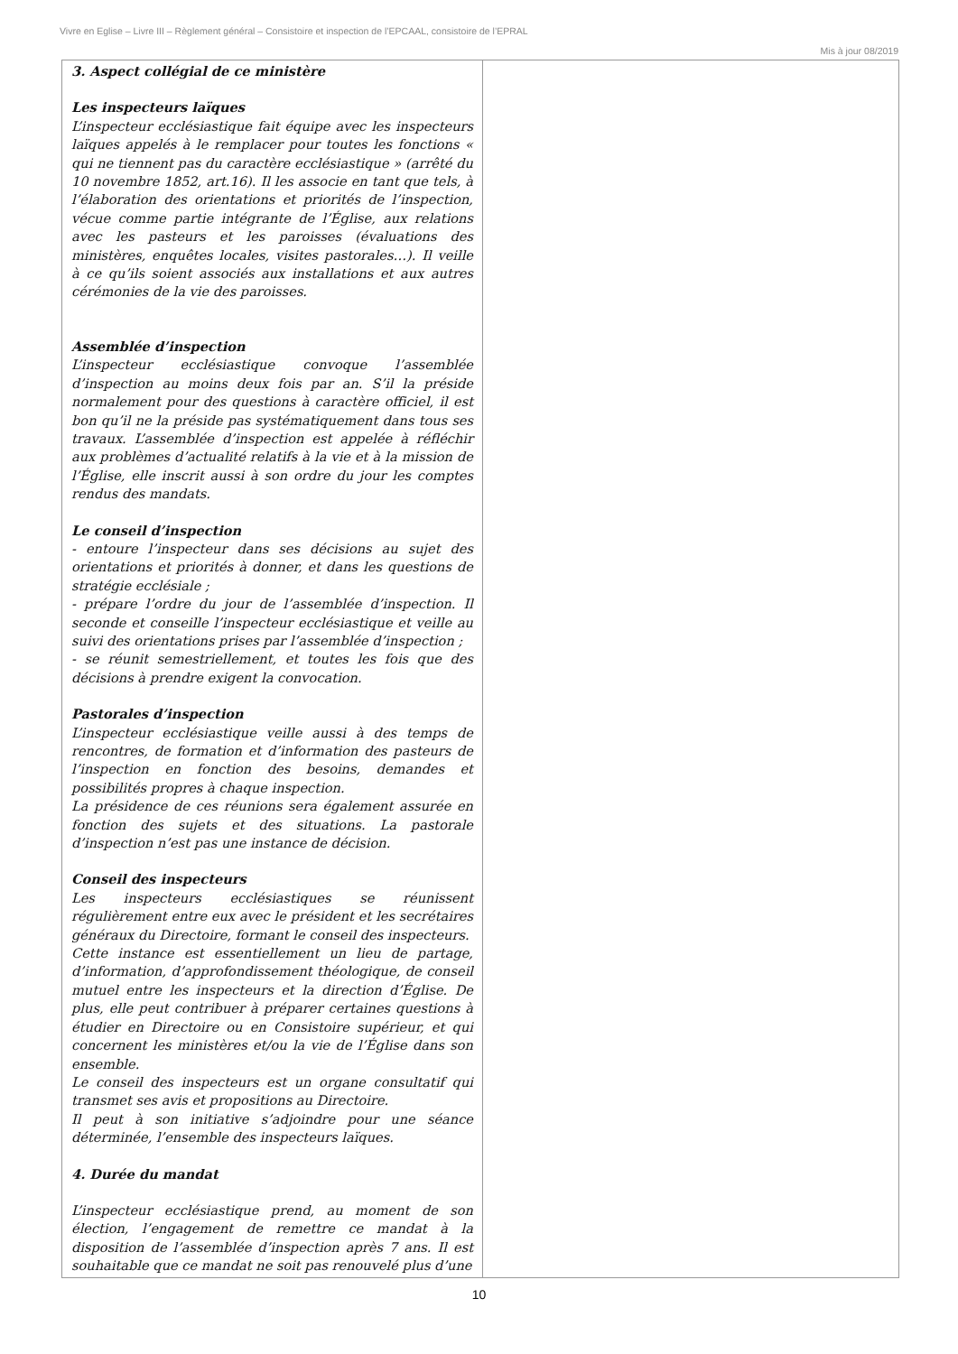Vivre en Eglise – Livre III – Règlement général – Consistoire et inspection de l’EPCAAL, consistoire de l’EPRAL
Mis à jour 08/2019
| 3. Aspect collégial de ce ministère Les inspecteurs laïques L’inspecteur ecclésiastique fait équipe avec les inspecteurs laïques appelés à le remplacer pour toutes les fonctions « qui ne tiennent pas du caractère ecclésiastique » (arrêté du 10 novembre 1852, art.16). Il les associe en tant que tels, à l’élaboration des orientations et priorités de l’inspection, vécue comme partie intégrante de l’Église, aux relations avec les pasteurs et les paroisses (évaluations des ministères, enquêtes locales, visites pastorales…). Il veille à ce qu’ils soient associés aux installations et aux autres cérémonies de la vie des paroisses. Assemblée d’inspection L’inspecteur ecclésiastique convoque l’assemblée d’inspection au moins deux fois par an. S’il la préside normalement pour des questions à caractère officiel, il est bon qu’il ne la préside pas systématiquement dans tous ses travaux. L’assemblée d’inspection est appelée à réfléchir aux problèmes d’actualité relatifs à la vie et à la mission de l’Église, elle inscrit aussi à son ordre du jour les comptes rendus des mandats. Le conseil d’inspection - entoure l’inspecteur dans ses décisions au sujet des orientations et priorités à donner, et dans les questions de stratégie ecclésiale ; - prépare l’ordre du jour de l’assemblée d’inspection. Il seconde et conseille l’inspecteur ecclésiastique et veille au suivi des orientations prises par l’assemblée d’inspection ; - se réunit semestriellement, et toutes les fois que des décisions à prendre exigent la convocation. Pastorales d’inspection L’inspecteur ecclésiastique veille aussi à des temps de rencontres, de formation et d’information des pasteurs de l’inspection en fonction des besoins, demandes et possibilités propres à chaque inspection. La présidence de ces réunions sera également assurée en fonction des sujets et des situations. La pastorale d’inspection n’est pas une instance de décision. Conseil des inspecteurs Les inspecteurs ecclésiastiques se réunissent régulièrement entre eux avec le président et les secrétaires généraux du Directoire, formant le conseil des inspecteurs. Cette instance est essentiellement un lieu de partage, d’information, d’approfondissement théologique, de conseil mutuel entre les inspecteurs et la direction d’Église. De plus, elle peut contribuer à préparer certaines questions à étudier en Directoire ou en Consistoire supérieur, et qui concernent les ministères et/ou la vie de l’Église dans son ensemble. Le conseil des inspecteurs est un organe consultatif qui transmet ses avis et propositions au Directoire. Il peut à son initiative s’adjoindre pour une séance déterminée, l’ensemble des inspecteurs laïques. 4. Durée du mandat L’inspecteur ecclésiastique prend, au moment de son élection, l’engagement de remettre ce mandat à la disposition de l’assemblée d’inspection après 7 ans. Il est souhaitable que ce mandat ne soit pas renouvelé plus d’une | |
10